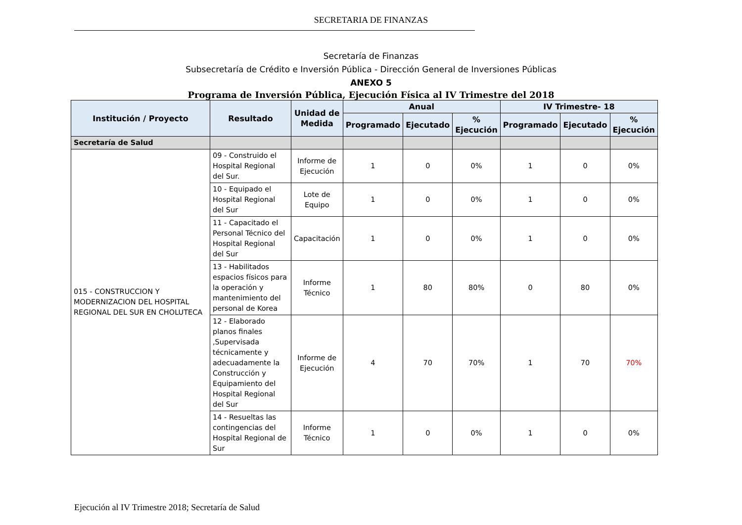SECRETARIA DE FINANZAS
Secretaría de Finanzas
Subsecretaría de Crédito e Inversión Pública - Dirección General de Inversiones Públicas
ANEXO 5
Programa de Inversión Pública, Ejecución Física al IV Trimestre del 2018
| Institución / Proyecto | Resultado | Unidad de Medida | Anual | | | IV Trimestre- 18 | | |
| --- | --- | --- | --- | --- | --- | --- | --- | --- |
| | | | Programado | Ejecutado | % Ejecución | Programado | Ejecutado | % Ejecución |
| Secretaría de Salud | | | | | | | | |
| 015 - CONSTRUCCION Y MODERNIZACION DEL HOSPITAL REGIONAL DEL SUR EN CHOLUTECA | 09 - Construido el Hospital Regional del Sur. | Informe de Ejecución | 1 | 0 | 0% | 1 | 0 | 0% |
| | 10 - Equipado el Hospital Regional del Sur | Lote de Equipo | 1 | 0 | 0% | 1 | 0 | 0% |
| | 11 - Capacitado el Personal Técnico del Hospital Regional del Sur | Capacitación | 1 | 0 | 0% | 1 | 0 | 0% |
| | 13 - Habilitados espacios físicos para la operación y mantenimiento del personal de Korea | Informe Técnico | 1 | 80 | 80% | 0 | 80 | 0% |
| | 12 - Elaborado planos finales ,Supervisada técnicamente y adecuadamente la Construcción y Equipamiento del Hospital Regional del Sur | Informe de Ejecución | 4 | 70 | 70% | 1 | 70 | 70% |
| | 14 - Resueltas las contingencias del Hospital Regional de Sur | Informe Técnico | 1 | 0 | 0% | 1 | 0 | 0% |
Ejecución al IV Trimestre 2018; Secretaría de Salud